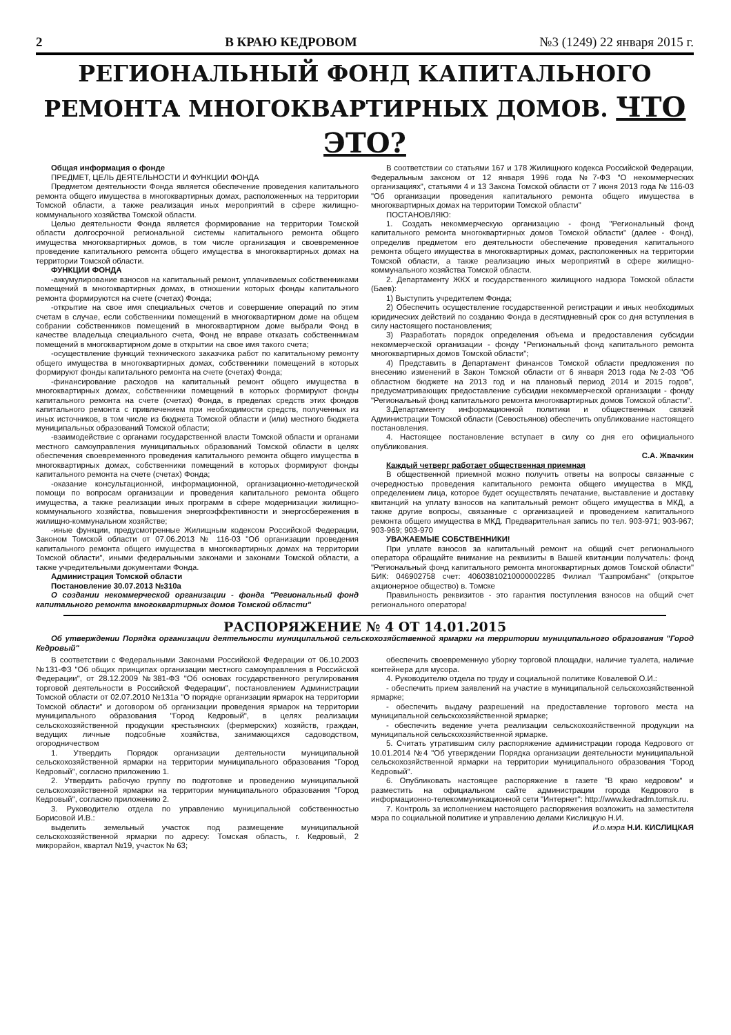2 В КРАЮ КЕДРОВОМ №3 (1249) 22 января 2015 г.
РЕГИОНАЛЬНЫЙ ФОНД КАПИТАЛЬНОГО РЕМОНТА МНОГОКВАРТИРНЫХ ДОМОВ. ЧТО ЭТО?
Общая информация о фонде
ПРЕДМЕТ, ЦЕЛЬ ДЕЯТЕЛЬНОСТИ И ФУНКЦИИ ФОНДА
Предметом деятельности Фонда является обеспечение проведения капитального ремонта общего имущества в многоквартирных домах, расположенных на территории Томской области, а также реализация иных мероприятий в сфере жилищно-коммунального хозяйства Томской области.
Целью деятельности Фонда является формирование на территории Томской области долгосрочной региональной системы капитального ремонта общего имущества многоквартирных домов, в том числе организация и своевременное проведение капитального ремонта общего имущества в многоквартирных домах на территории Томской области.
ФУНКЦИИ ФОНДА
-аккумулирование взносов на капитальный ремонт, уплачиваемых собственниками помещений в многоквартирных домах, в отношении которых фонды капитального ремонта формируются на счете (счетах) Фонда;
-открытие на свое имя специальных счетов и совершение операций по этим счетам в случае, если собственники помещений в многоквартирном доме на общем собрании собственников помещений в многоквартирном доме выбрали Фонд в качестве владельца специального счета, Фонд не вправе отказать собственникам помещений в многоквартирном доме в открытии на свое имя такого счета;
-осуществление функций технического заказчика работ по капитальному ремонту общего имущества в многоквартирных домах, собственники помещений в которых формируют фонды капитального ремонта на счете (счетах) Фонда;
-финансирование расходов на капитальный ремонт общего имущества в многоквартирных домах, собственники помещений в которых формируют фонды капитального ремонта на счете (счетах) Фонда, в пределах средств этих фондов капитального ремонта с привлечением при необходимости средств, полученных из иных источников, в том числе из бюджета Томской области и (или) местного бюджета муниципальных образований Томской области;
-взаимодействие с органами государственной власти Томской области и органами местного самоуправления муниципальных образований Томской области в целях обеспечения своевременного проведения капитального ремонта общего имущества в многоквартирных домах, собственники помещений в которых формируют фонды капитального ремонта на счете (счетах) Фонда;
-оказание консультационной, информационной, организационно-методической помощи по вопросам организации и проведения капитального ремонта общего имущества, а также реализации иных программ в сфере модернизации жилищно-коммунального хозяйства, повышения энергоэффективности и энергосбережения в жилищно-коммунальном хозяйстве;
-иные функции, предусмотренные Жилищным кодексом Российской Федерации, Законом Томской области от 07.06.2013 № 116-03 "Об организации проведения капитального ремонта общего имущества в многоквартирных домах на территории Томской области", иными федеральными законами и законами Томской области, а также учредительными документами Фонда.
Администрация Томской области
Постановление 30.07.2013 №310а
О создании некоммерческой организации - фонда "Региональный фонд капитального ремонта многоквартирных домов Томской области"
В соответствии со статьями 167 и 178 Жилищного кодекса Российской Федерации, Федеральным законом от 12 января 1996 года №7-ФЗ "О некоммерческих организациях", статьями 4 и 13 Закона Томской области от 7 июня 2013 года № 116-03 "Об организации проведения капитального ремонта общего имущества в многоквартирных домах на территории Томской области"
ПОСТАНОВЛЯЮ:
1. Создать некоммерческую организацию - фонд "Региональный фонд капитального ремонта многоквартирных домов Томской области" (далее - Фонд), определив предметом его деятельности обеспечение проведения капитального ремонта общего имущества в многоквартирных домах, расположенных на территории Томской области, а также реализацию иных мероприятий в сфере жилищно-коммунального хозяйства Томской области.
2. Департаменту ЖКХ и государственного жилищного надзора Томской области (Баев):
1) Выступить учредителем Фонда;
2) Обеспечить осуществление государственной регистрации и иных необходимых юридических действий по созданию Фонда в десятидневный срок со дня вступления в силу настоящего постановления;
3) Разработать порядок определения объема и предоставления субсидии некоммерческой организации - фонду "Региональный фонд капитального ремонта многоквартирных домов Томской области";
4) Представить в Департамент финансов Томской области предложения по внесению изменений в Закон Томской области от 6 января 2013 года №2-03 "Об областном бюджете на 2013 год и на плановый период 2014 и 2015 годов", предусматривающих предоставление субсидии некоммерческой организации - фонду "Региональный фонд капитального ремонта многоквартирных домов Томской области".
3.Департаменту информационной политики и общественных связей Администрации Томской области (Севостьянов) обеспечить опубликование настоящего постановления.
4. Настоящее постановление вступает в силу со дня его официального опубликования.
С.А. Жвачкин
Каждый четверг работает общественная приемная
В общественной приемной можно получить ответы на вопросы связанные с очередностью проведения капитального ремонта общего имущества в МКД, определением лица, которое будет осуществлять печатание, выставление и доставку квитанций на уплату взносов на капитальный ремонт общего имущества в МКД, а также другие вопросы, связанные с организацией и проведением капитального ремонта общего имущества в МКД. Предварительная запись по тел. 903-971; 903-967; 903-969; 903-970
УВАЖАЕМЫЕ СОБСТВЕННИКИ!
При уплате взносов за капитальный ремонт на общий счет регионального оператора обращайте внимание на реквизиты в Вашей квитанции получатель: фонд "Региональный фонд капитального ремонта многоквартирных домов Томской области" БИК: 046902758 счет: 40603810210000002285 Филиал "Газпромбанк" (открытое акционерное общество) в. Томске
Правильность реквизитов - это гарантия поступления взносов на общий счет регионального оператора!
РАСПОРЯЖЕНИЕ № 4 ОТ 14.01.2015
Об утверждении Порядка организации деятельности муниципальной сельскохозяйственной ярмарки на территории муниципального образования "Город Кедровый"
В соответствии с Федеральными Законами Российской Федерации от 06.10.2003 №131-ФЗ "Об общих принципах организации местного самоуправления в Российской Федерации", от 28.12.2009 №381-ФЗ "Об основах государственного регулирования торговой деятельности в Российской Федерации", постановлением Администрации Томской области от 02.07.2010 №131а "О порядке организации ярмарок на территории Томской области" и договором об организации проведения ярмарок на территории муниципального образования "Город Кедровый", в целях реализации сельскохозяйственной продукции крестьянских (фермерских) хозяйств, граждан, ведущих личные подсобные хозяйства, занимающихся садоводством, огородничеством
1. Утвердить Порядок организации деятельности муниципальной сельскохозяйственной ярмарки на территории муниципального образования "Город Кедровый", согласно приложению 1.
2. Утвердить рабочую группу по подготовке и проведению муниципальной сельскохозяйственной ярмарки на территории муниципального образования "Город Кедровый", согласно приложению 2.
3. Руководителю отдела по управлению муниципальной собственностью Борисовой И.В.:
выделить земельный участок под размещение муниципальной сельскохозяйственной ярмарки по адресу: Томская область, г. Кедровый, 2 микрорайон, квартал №19, участок № 63;
обеспечить своевременную уборку торговой площадки, наличие туалета, наличие контейнера для мусора.
4. Руководителю отдела по труду и социальной политике Ковалевой О.И.:
- обеспечить прием заявлений на участие в муниципальной сельскохозяйственной ярмарке;
- обеспечить выдачу разрешений на предоставление торгового места на муниципальной сельскохозяйственной ярмарке;
- обеспечить ведение учета реализации сельскохозяйственной продукции на муниципальной сельскохозяйственной ярмарке.
5. Считать утратившим силу распоряжение администрации города Кедрового от 10.01.2014 №4 "Об утверждении Порядка организации деятельности муниципальной сельскохозяйственной ярмарки на территории муниципального образования "Город Кедровый".
6. Опубликовать настоящее распоряжение в газете "В краю кедровом" и разместить на официальном сайте администрации города Кедрового в информационно-телекоммуникационной сети "Интернет": http://www.kedradm.tomsk.ru.
7. Контроль за исполнением настоящего распоряжения возложить на заместителя мэра по социальной политике и управлению делами Кислицкую Н.И.
И.о.мэра Н.И. КИСЛИЦКАЯ